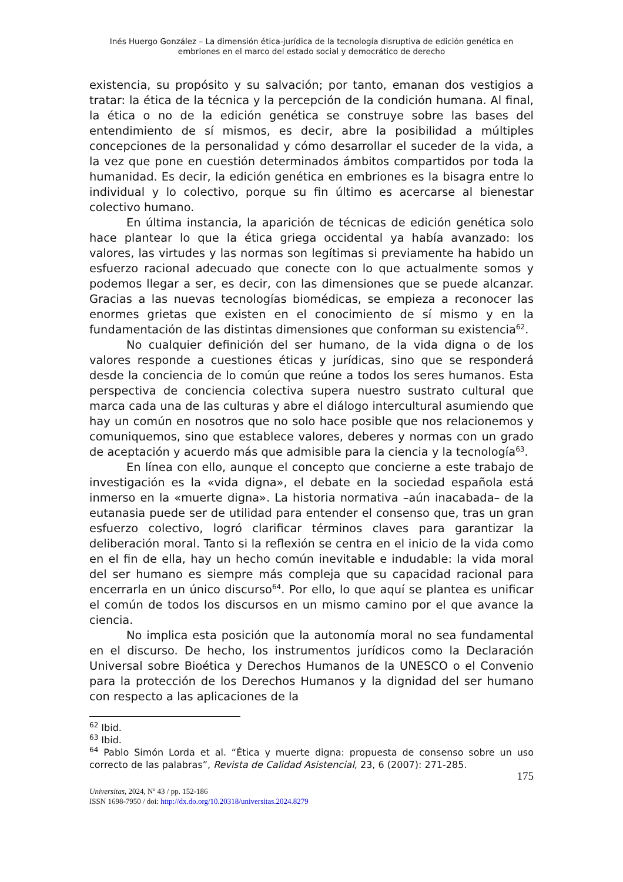Inés Huergo González – La dimensión ética-jurídica de la tecnología disruptiva de edición genética en embriones en el marco del estado social y democrático de derecho
existencia, su propósito y su salvación; por tanto, emanan dos vestigios a tratar: la ética de la técnica y la percepción de la condición humana. Al final, la ética o no de la edición genética se construye sobre las bases del entendimiento de sí mismos, es decir, abre la posibilidad a múltiples concepciones de la personalidad y cómo desarrollar el suceder de la vida, a la vez que pone en cuestión determinados ámbitos compartidos por toda la humanidad. Es decir, la edición genética en embriones es la bisagra entre lo individual y lo colectivo, porque su fin último es acercarse al bienestar colectivo humano.
En última instancia, la aparición de técnicas de edición genética solo hace plantear lo que la ética griega occidental ya había avanzado: los valores, las virtudes y las normas son legítimas si previamente ha habido un esfuerzo racional adecuado que conecte con lo que actualmente somos y podemos llegar a ser, es decir, con las dimensiones que se puede alcanzar. Gracias a las nuevas tecnologías biomédicas, se empieza a reconocer las enormes grietas que existen en el conocimiento de sí mismo y en la fundamentación de las distintas dimensiones que conforman su existencia<sup>62</sup>.
No cualquier definición del ser humano, de la vida digna o de los valores responde a cuestiones éticas y jurídicas, sino que se responderá desde la conciencia de lo común que reúne a todos los seres humanos. Esta perspectiva de conciencia colectiva supera nuestro sustrato cultural que marca cada una de las culturas y abre el diálogo intercultural asumiendo que hay un común en nosotros que no solo hace posible que nos relacionemos y comuniquemos, sino que establece valores, deberes y normas con un grado de aceptación y acuerdo más que admisible para la ciencia y la tecnología<sup>63</sup>.
En línea con ello, aunque el concepto que concierne a este trabajo de investigación es la «vida digna», el debate en la sociedad española está inmerso en la «muerte digna». La historia normativa –aún inacabada– de la eutanasia puede ser de utilidad para entender el consenso que, tras un gran esfuerzo colectivo, logró clarificar términos claves para garantizar la deliberación moral. Tanto si la reflexión se centra en el inicio de la vida como en el fin de ella, hay un hecho común inevitable e indudable: la vida moral del ser humano es siempre más compleja que su capacidad racional para encerrarla en un único discurso<sup>64</sup>. Por ello, lo que aquí se plantea es unificar el común de todos los discursos en un mismo camino por el que avance la ciencia.
No implica esta posición que la autonomía moral no sea fundamental en el discurso. De hecho, los instrumentos jurídicos como la Declaración Universal sobre Bioética y Derechos Humanos de la UNESCO o el Convenio para la protección de los Derechos Humanos y la dignidad del ser humano con respecto a las aplicaciones de la
<sup>62</sup> Ibid.
<sup>63</sup> Ibid.
<sup>64</sup> Pablo Simón Lorda et al. “Ética y muerte digna: propuesta de consenso sobre un uso correcto de las palabras”, Revista de Calidad Asistencial, 23, 6 (2007): 271-285.
175
Universitas, 2024, Nº 43 / pp. 152-186
ISSN 1698-7950 / doi: http://dx.do.org/10.20318/universitas.2024.8279